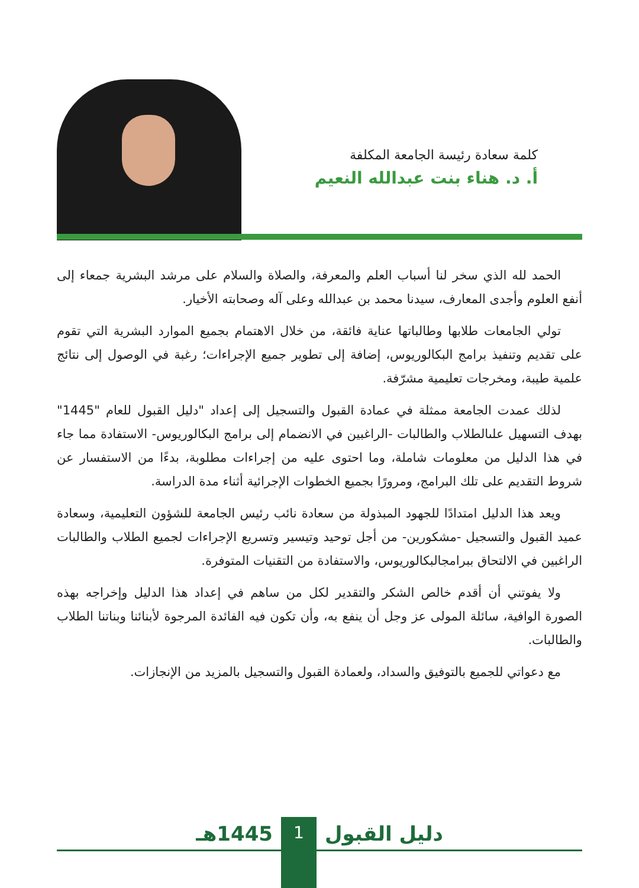كلمة سعادة رئيسة الجامعة المكلفة
أ. د. هناء بنت عبدالله النعيم
الحمد لله الذي سخر لنا أسباب العلم والمعرفة، والصلاة والسلام على مرشد البشرية جمعاء إلى أنفع العلوم وأجدى المعارف، سيدنا محمد بن عبدالله وعلى آله وصحابته الأخيار.
تولي الجامعات طلابها وطالباتها عناية فائقة، من خلال الاهتمام بجميع الموارد البشرية التي تقوم على تقديم وتنفيذ برامج البكالوريوس، إضافة إلى تطوير جميع الإجراءات؛ رغبة في الوصول إلى نتائج علمية طيبة، ومخرجات تعليمية مشرّفة.
لذلك عمدت الجامعة ممثلة في عمادة القبول والتسجيل إلى إعداد "دليل القبول للعام "1445" بهدف التسهيل علىالطلاب والطالبات -الراغبين في الانضمام إلى برامج البكالوريوس- الاستفادة مما جاء في هذا الدليل من معلومات شاملة، وما احتوى عليه من إجراءات مطلوبة، بدءًا من الاستفسار عن شروط التقديم على تلك البرامج، ومرورًا بجميع الخطوات الإجرائية أثناء مدة الدراسة.
ويعد هذا الدليل امتدادًا للجهود المبذولة من سعادة نائب رئيس الجامعة للشؤون التعليمية، وسعادة عميد القبول والتسجيل -مشكورين- من أجل توحيد وتيسير وتسريع الإجراءات لجميع الطلاب والطالبات الراغبين في الالتحاق ببرامجالبكالوريوس، والاستفادة من التقنيات المتوفرة.
ولا يفوتني أن أقدم خالص الشكر والتقدير لكل من ساهم في إعداد هذا الدليل وإخراجه بهذه الصورة الوافية، سائلة المولى عز وجل أن ينفع به، وأن تكون فيه الفائدة المرجوة لأبنائنا وبناتنا الطلاب والطالبات.
مع دعواتي للجميع بالتوفيق والسداد، ولعمادة القبول والتسجيل بالمزيد من الإنجازات.
دليل القبول 1 1445هـ